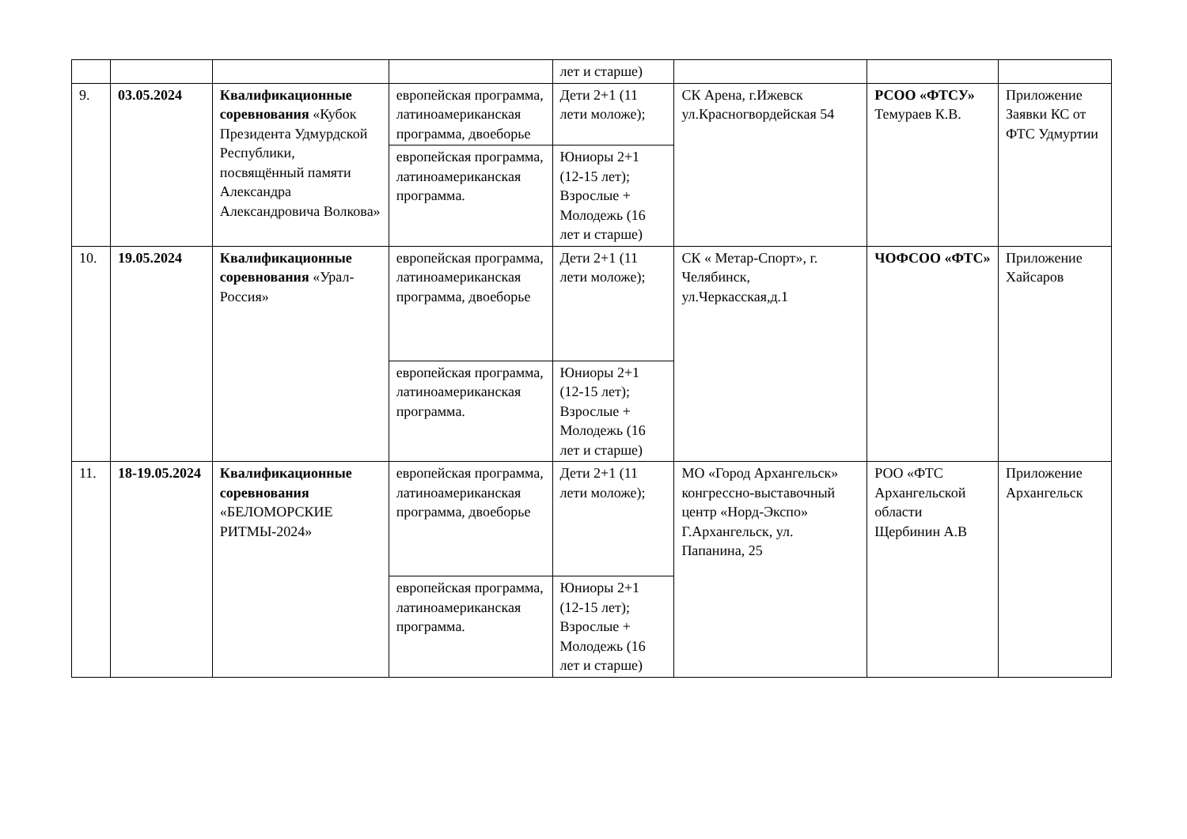| | | | | лет и старше) | | | |
| 9. | 03.05.2024 | Квалификационные соревнования «Кубок Президента Удмурдской Республики, посвящённый памяти Александра Александровича Волкова» | европейская программа, латиноамериканская программа, двоеборье | Дети 2+1 (11 лети моложе); | СК Арена, г.Ижевск ул.Красногвордейская 54 | РСОО «ФТСУ» Темураев К.В. | Приложение Заявки КС от ФТС Удмуртии |
| | | | европейская программа, латиноамериканская программа. | Юниоры 2+1 (12-15 лет); Взрослые + Молодежь (16 лет и старше) | | | |
| 10. | 19.05.2024 | Квалификационные соревнования «Урал-Россия» | европейская программа, латиноамериканская программа, двоеборье | Дети 2+1 (11 лети моложе); | СК « Метар-Спорт», г. Челябинск, ул.Черкасская,д.1 | ЧОФСОО «ФТС» | Приложение Хайсаров |
| | | | европейская программа, латиноамериканская программа. | Юниоры 2+1 (12-15 лет); Взрослые + Молодежь (16 лет и старше) | | | |
| 11. | 18-19.05.2024 | Квалификационные соревнования «БЕЛОМОРСКИЕ РИТМЫ-2024» | европейская программа, латиноамериканская программа, двоеборье | Дети 2+1 (11 лети моложе); | МО «Город Архангельск» конгрессно-выставочный центр «Норд-Экспо» Г.Архангельск, ул. Папанина, 25 | РОО «ФТС Архангельской области Щербинин А.В | Приложение Архангельск |
| | | | европейская программа, латиноамериканская программа. | Юниоры 2+1 (12-15 лет); Взрослые + Молодежь (16 лет и старше) | | | |